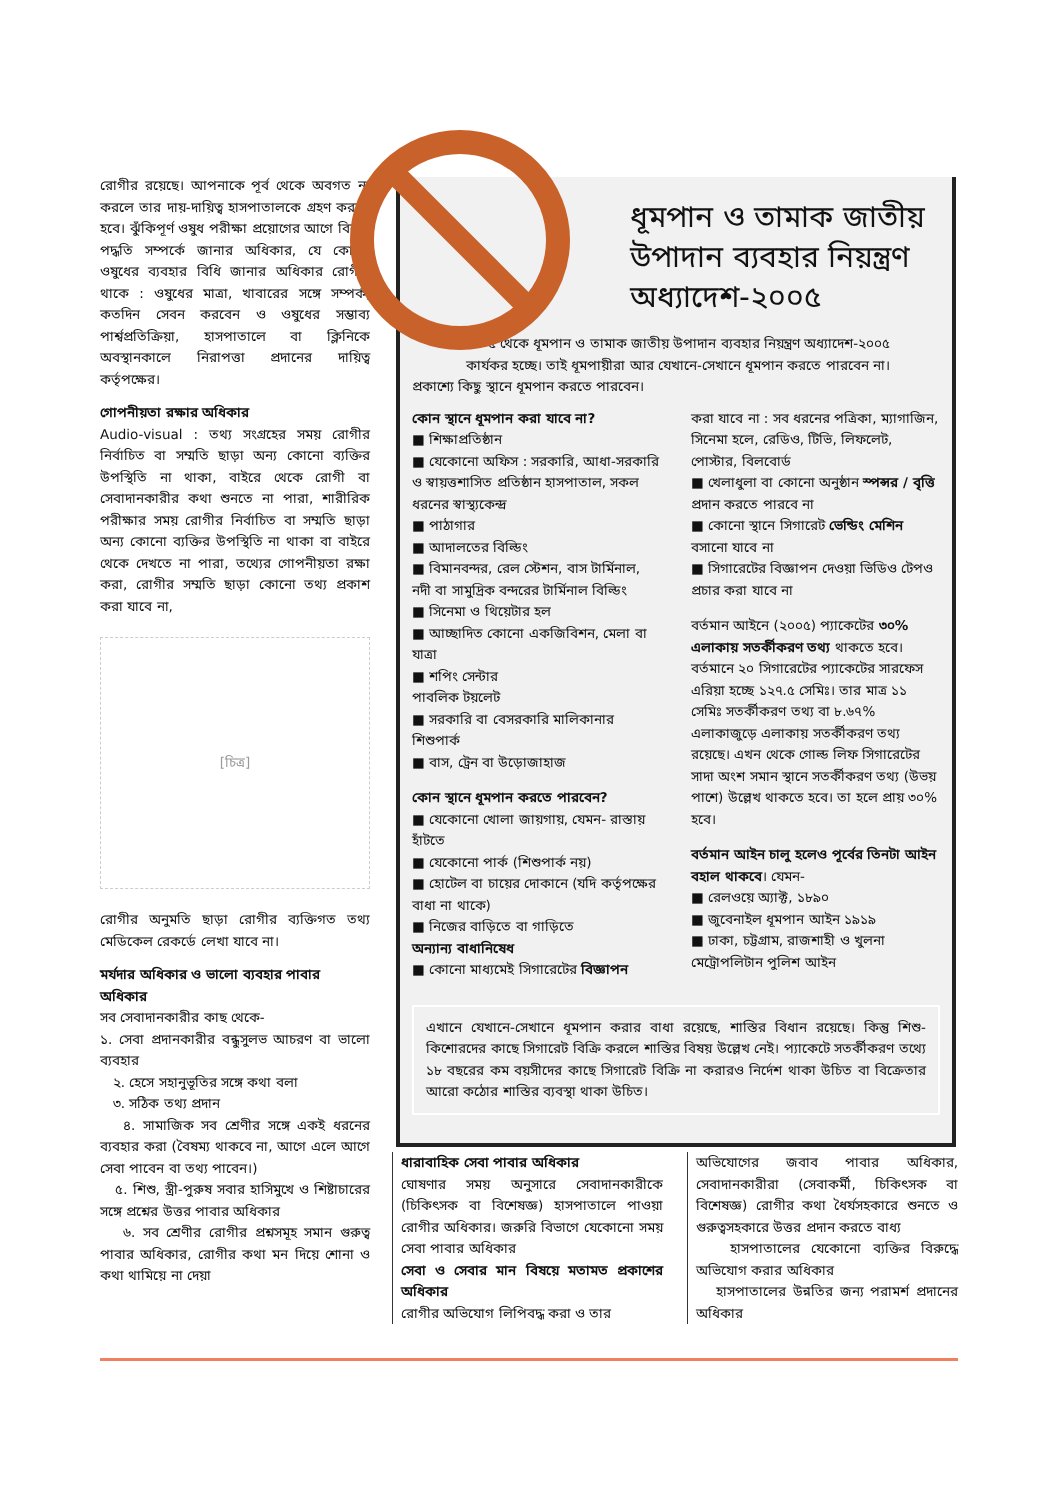রোগীর রয়েছে। আপনাকে পূর্ব থেকে অবগত না করলে তার দায়-দায়িত্ব হাসপাতালকে গ্রহণ করতে হবে। ঝুঁকিপূর্ণ ওষুধ পরীক্ষা প্রয়োগের আগে বিকল্প পদ্ধতি সম্পর্কে জানার অধিকার, যে কোনো ওষুধের ব্যবহার বিধি জানার অধিকার রোগীর থাকে : ওষুধের মাত্রা, খাবারের সঙ্গে সম্পর্ক, কতদিন সেবন করবেন ও ওষুধের সম্ভাব্য পার্শ্বপ্রতিক্রিয়া, হাসপাতালে বা ক্লিনিকে অবস্থানকালে নিরাপত্তা প্রদানের দায়িত্ব কর্তৃপক্ষের।
গোপনীয়তা রক্ষার অধিকার
Audio-visual : তথ্য সংগ্রহের সময় রোগীর নির্বাচিত বা সম্মতি ছাড়া অন্য কোনো ব্যক্তির উপস্থিতি না থাকা, বাইরে থেকে রোগী বা সেবাদানকারীর কথা শুনতে না পারা, শারীরিক পরীক্ষার সময় রোগীর নির্বাচিত বা সম্মতি ছাড়া অন্য কোনো ব্যক্তির উপস্থিতি না থাকা বা বাইরে থেকে দেখতে না পারা, তথ্যের গোপনীয়তা রক্ষা করা, রোগীর সম্মতি ছাড়া কোনো তথ্য প্রকাশ করা যাবে না,
[চিত্র]
রোগীর অনুমতি ছাড়া রোগীর ব্যক্তিগত তথ্য মেডিকেল রেকর্ডে লেখা যাবে না।
মর্যদার অধিকার ও ভালো ব্যবহার পাবার অধিকার
সব সেবাদানকারীর কাছ থেকে-
১. সেবা প্রদানকারীর বন্ধুসুলভ আচরণ বা ভালো ব্যবহার
২. হেসে সহানুভূতির সঙ্গে কথা বলা
৩. সঠিক তথ্য প্রদান
৪. সামাজিক সব শ্রেণীর সঙ্গে একই ধরনের ব্যবহার করা (বৈষম্য থাকবে না, আগে এলে আগে সেবা পাবেন বা তথ্য পাবেন।)
৫. শিশু, স্ত্রী-পুরুষ সবার হাসিমুখে ও শিষ্টাচারের সঙ্গে প্রশ্নের উত্তর পাবার অধিকার
৬. সব শ্রেণীর রোগীর প্রশ্নসমূহ সমান গুরুত্ব পাবার অধিকার, রোগীর কথা মন দিয়ে শোনা ও কথা থামিয়ে না দেয়া
ধূমপান ও তামাক জাতীয় উপাদান ব্যবহার নিয়ন্ত্রণ অধ্যাদেশ-২০০৫
২৬.৩.০৫ থেকে ধূমপান ও তামাক জাতীয় উপাদান ব্যবহার নিয়ন্ত্রণ অধ্যাদেশ-২০০৫ কার্যকর হচ্ছে। তাই ধূমপায়ীরা আর যেখানে-সেখানে ধূমপান করতে পারবেন না।
প্রকাশ্যে কিছু স্থানে ধূমপান করতে পারবেন।
কোন স্থানে ধূমপান করা যাবে না?
■ শিক্ষাপ্রতিষ্ঠান
■ যেকোনো অফিস : সরকারি, আধা-সরকারি ও স্বায়ত্তশাসিত প্রতিষ্ঠান হাসপাতাল, সকল ধরনের স্বাস্থ্যকেন্দ্র
■ পাঠাগার
■ আদালতের বিল্ডিং
■ বিমানবন্দর, রেল স্টেশন, বাস টার্মিনাল, নদী বা সামুদ্রিক বন্দরের টার্মিনাল বিল্ডিং
■ সিনেমা ও থিয়েটার হল
■ আচ্ছাদিত কোনো একজিবিশন, মেলা বা যাত্রা
■ শপিং সেন্টার
পাবলিক টয়লেট
■ সরকারি বা বেসরকারি মালিকানার শিশুপার্ক
■ বাস, ট্রেন বা উড়োজাহাজ
কোন স্থানে ধূমপান করতে পারবেন?
■ যেকোনো খোলা জায়গায়, যেমন- রাস্তায় হাঁটতে
■ যেকোনো পার্ক (শিশুপার্ক নয়)
■ হোটেল বা চায়ের দোকানে (যদি কর্তৃপক্ষের বাধা না থাকে)
■ নিজের বাড়িতে বা গাড়িতে
অন্যান্য বাধানিষেধ
■ কোনো মাধ্যমেই সিগারেটের বিজ্ঞাপন
করা যাবে না : সব ধরনের পত্রিকা, ম্যাগাজিন, সিনেমা হলে, রেডিও, টিভি, লিফলেট, পোস্টার, বিলবোর্ড
■ খেলাধুলা বা কোনো অনুষ্ঠান স্পন্সর / বৃত্তি প্রদান করতে পারবে না
■ কোনো স্থানে সিগারেট ভেন্ডিং মেশিন বসানো যাবে না
■ সিগারেটের বিজ্ঞাপন দেওয়া ভিডিও টেপও প্রচার করা যাবে না
বর্তমান আইনে (২০০৫) প্যাকেটের ৩০% এলাকায় সতর্কীকরণ তথ্য থাকতে হবে। বর্তমানে ২০ সিগারেটের প্যাকেটের সারফেস এরিয়া হচ্ছে ১২৭.৫ সেমিঃ। তার মাত্র ১১ সেমিঃ সতর্কীকরণ তথ্য বা ৮.৬৭% এলাকাজুড়ে এলাকায় সতর্কীকরণ তথ্য রয়েছে। এখন থেকে গোল্ড লিফ সিগারেটের সাদা অংশ সমান স্থানে সতর্কীকরণ তথ্য (উভয় পাশে) উল্লেখ থাকতে হবে। তা হলে প্রায় ৩০% হবে।
বর্তমান আইন চালু হলেও পূর্বের তিনটা আইন বহাল থাকবে। যেমন-
■ রেলওয়ে অ্যাক্ট, ১৮৯০
■ জুবেনাইল ধূমপান আইন ১৯১৯
■ ঢাকা, চট্টগ্রাম, রাজশাহী ও খুলনা মেট্রোপলিটান পুলিশ আইন
এখানে যেখানে-সেখানে ধূমপান করার বাধা রয়েছে, শাস্তির বিধান রয়েছে। কিন্তু শিশু-কিশোরদের কাছে সিগারেট বিক্রি করলে শাস্তির বিষয় উল্লেখ নেই। প্যাকেটে সতর্কীকরণ তথ্যে ১৮ বছরের কম বয়সীদের কাছে সিগারেট বিক্রি না করারও নির্দেশ থাকা উচিত বা বিক্রেতার আরো কঠোর শাস্তির ব্যবস্থা থাকা উচিত।
ধারাবাহিক সেবা পাবার অধিকার
ঘোষণার সময় অনুসারে সেবাদানকারীকে (চিকিৎসক বা বিশেষজ্ঞ) হাসপাতালে পাওয়া রোগীর অধিকার। জরুরি বিভাগে যেকোনো সময় সেবা পাবার অধিকার
সেবা ও সেবার মান বিষয়ে মতামত প্রকাশের অধিকার
রোগীর অভিযোগ লিপিবদ্ধ করা ও তার
অভিযোগের জবাব পাবার অধিকার, সেবাদানকারীরা (সেবাকর্মী, চিকিৎসক বা বিশেষজ্ঞ) রোগীর কথা ধৈর্যসহকারে শুনতে ও গুরুত্বসহকারে উত্তর প্রদান করতে বাধ্য
হাসপাতালের যেকোনো ব্যক্তির বিরুদ্ধে অভিযোগ করার অধিকার
হাসপাতালের উন্নতির জন্য পরামর্শ প্রদানের অধিকার